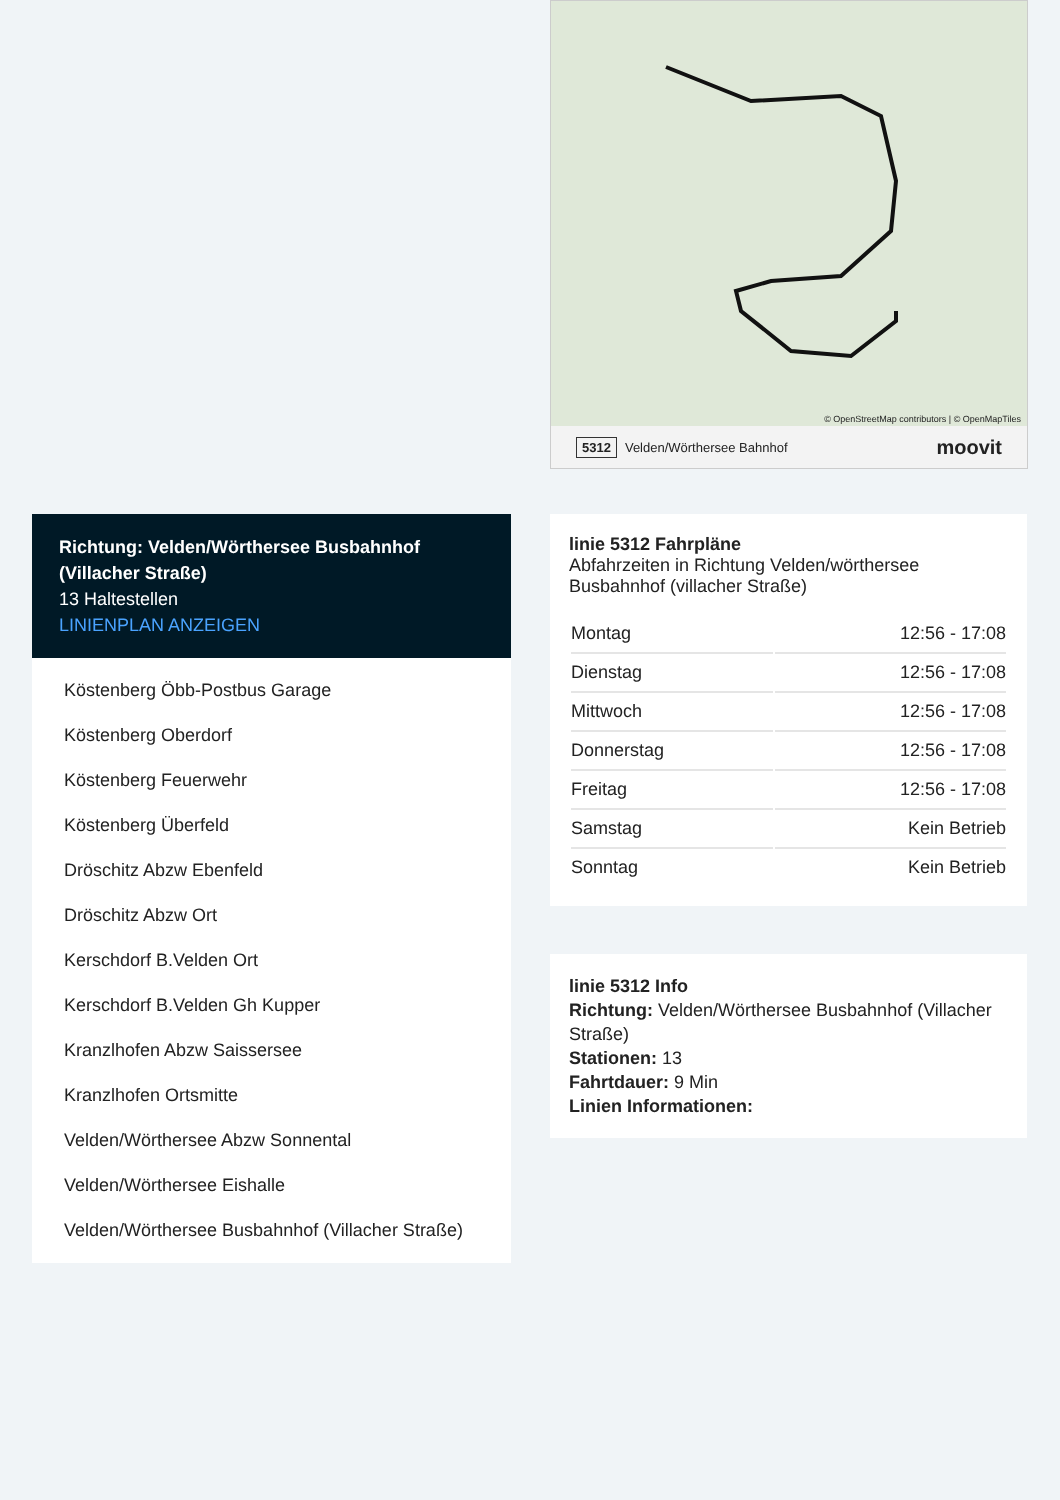© OpenStreetMap contributors | © OpenMapTiles
5312 Velden/Wörthersee Bahnhof moovit
Richtung: Velden/Wörthersee Busbahnhof (Villacher Straße)
13 Haltestellen
LINIENPLAN ANZEIGEN
Köstenberg Öbb-Postbus Garage
Köstenberg Oberdorf
Köstenberg Feuerwehr
Köstenberg Überfeld
Dröschitz Abzw Ebenfeld
Dröschitz Abzw Ort
Kerschdorf B.Velden Ort
Kerschdorf B.Velden Gh Kupper
Kranzlhofen Abzw Saissersee
Kranzlhofen Ortsmitte
Velden/Wörthersee Abzw Sonnental
Velden/Wörthersee Eishalle
Velden/Wörthersee Busbahnhof (Villacher Straße)
linie 5312 Fahrpläne
Abfahrzeiten in Richtung Velden/wörthersee Busbahnhof (villacher Straße)
| Montag | 12:56 - 17:08 |
| Dienstag | 12:56 - 17:08 |
| Mittwoch | 12:56 - 17:08 |
| Donnerstag | 12:56 - 17:08 |
| Freitag | 12:56 - 17:08 |
| Samstag | Kein Betrieb |
| Sonntag | Kein Betrieb |
linie 5312 Info
Richtung: Velden/Wörthersee Busbahnhof (Villacher Straße)
Stationen: 13
Fahrtdauer: 9 Min
Linien Informationen: